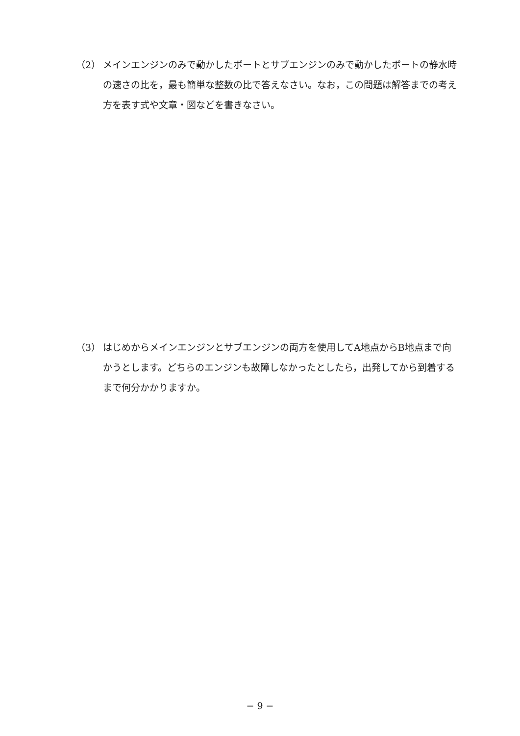（2） メインエンジンのみで動かしたボートとサブエンジンのみで動かしたボートの静水時の速さの比を，最も簡単な整数の比で答えなさい。なお，この問題は解答までの考え方を表す式や文章・図などを書きなさい。
（3） はじめからメインエンジンとサブエンジンの両方を使用してA地点からB地点まで向かうとします。どちらのエンジンも故障しなかったとしたら，出発してから到着するまで何分かかりますか。
− 9 −